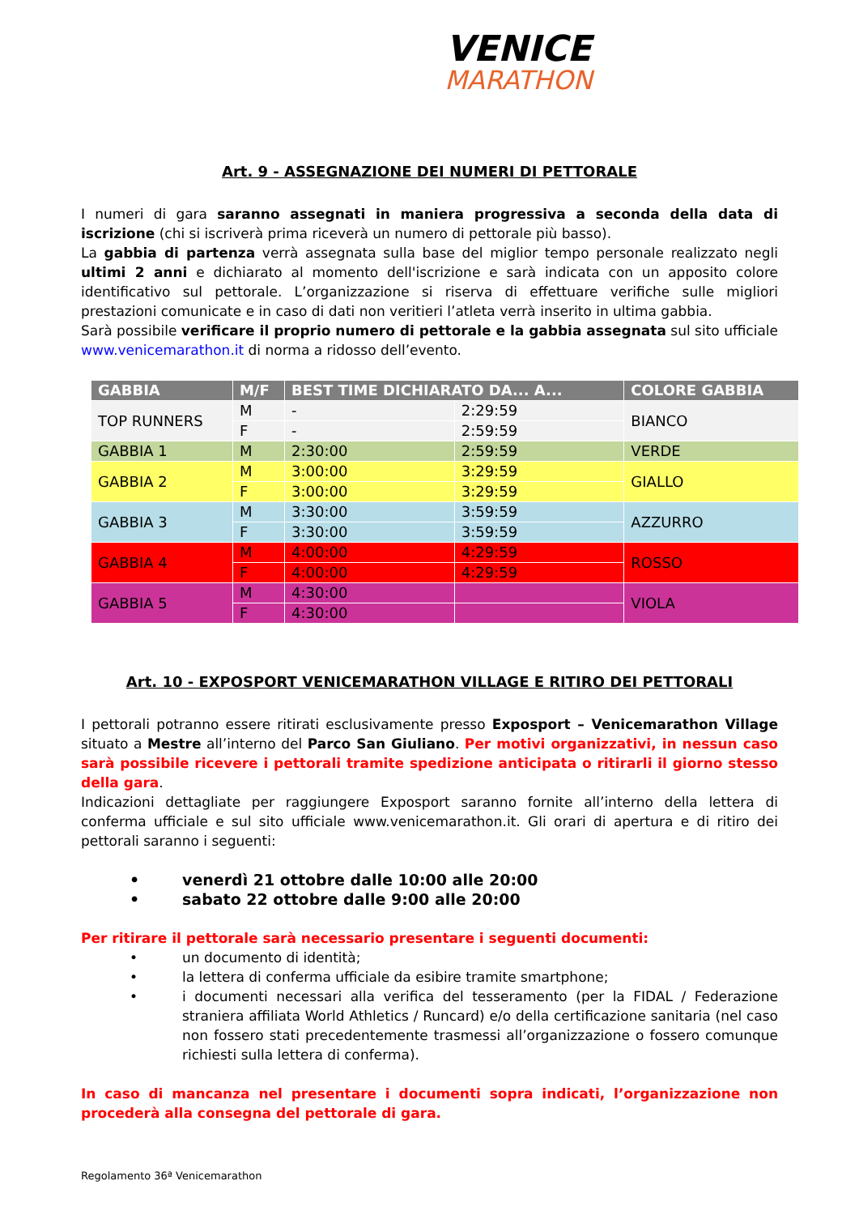VENICE
MARATHON
Art. 9 - ASSEGNAZIONE DEI NUMERI DI PETTORALE
I numeri di gara saranno assegnati in maniera progressiva a seconda della data di iscrizione (chi si iscriverà prima riceverà un numero di pettorale più basso).
La gabbia di partenza verrà assegnata sulla base del miglior tempo personale realizzato negli ultimi 2 anni e dichiarato al momento dell'iscrizione e sarà indicata con un apposito colore identificativo sul pettorale. L’organizzazione si riserva di effettuare verifiche sulle migliori prestazioni comunicate e in caso di dati non veritieri l’atleta verrà inserito in ultima gabbia.
Sarà possibile verificare il proprio numero di pettorale e la gabbia assegnata sul sito ufficiale www.venicemarathon.it di norma a ridosso dell’evento.
| GABBIA | M/F | BEST TIME DICHIARATO DA... A... | | COLORE GABBIA |
| --- | --- | --- | --- | --- |
| TOP RUNNERS | M | - | 2:29:59 | BIANCO |
| | F | - | 2:59:59 | |
| GABBIA 1 | M | 2:30:00 | 2:59:59 | VERDE |
| GABBIA 2 | M | 3:00:00 | 3:29:59 | GIALLO |
| | F | 3:00:00 | 3:29:59 | |
| GABBIA 3 | M | 3:30:00 | 3:59:59 | AZZURRO |
| | F | 3:30:00 | 3:59:59 | |
| GABBIA 4 | M | 4:00:00 | 4:29:59 | ROSSO |
| | F | 4:00:00 | 4:29:59 | |
| GABBIA 5 | M | 4:30:00 | | VIOLA |
| | F | 4:30:00 | | |
Art. 10 - EXPOSPORT VENICEMARATHON VILLAGE E RITIRO DEI PETTORALI
I pettorali potranno essere ritirati esclusivamente presso Exposport – Venicemarathon Village situato a Mestre all’interno del Parco San Giuliano. Per motivi organizzativi, in nessun caso sarà possibile ricevere i pettorali tramite spedizione anticipata o ritirarli il giorno stesso della gara.
Indicazioni dettagliate per raggiungere Exposport saranno fornite all’interno della lettera di conferma ufficiale e sul sito ufficiale www.venicemarathon.it. Gli orari di apertura e di ritiro dei pettorali saranno i seguenti:
• venerdì 21 ottobre dalle 10:00 alle 20:00
• sabato 22 ottobre dalle 9:00 alle 20:00
Per ritirare il pettorale sarà necessario presentare i seguenti documenti:
• un documento di identità;
• la lettera di conferma ufficiale da esibire tramite smartphone;
• i documenti necessari alla verifica del tesseramento (per la FIDAL / Federazione straniera affiliata World Athletics / Runcard) e/o della certificazione sanitaria (nel caso non fossero stati precedentemente trasmessi all’organizzazione o fossero comunque richiesti sulla lettera di conferma).
In caso di mancanza nel presentare i documenti sopra indicati, l’organizzazione non procederà alla consegna del pettorale di gara.
Regolamento 36ª Venicemarathon